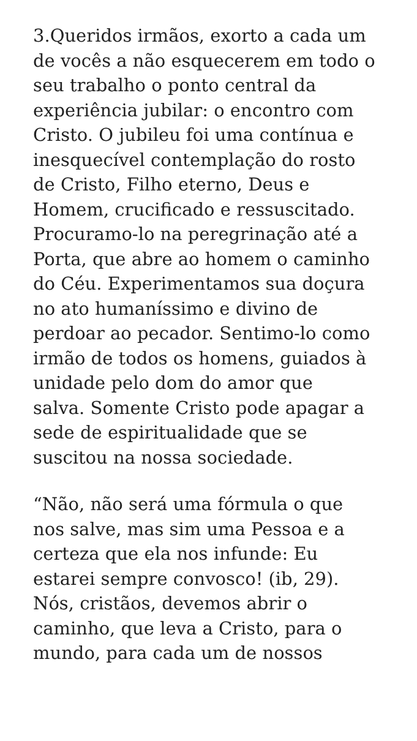3.Queridos irmãos, exorto a cada um
de vocês a não esquecerem em todo o
seu trabalho o ponto central da
experiência jubilar: o encontro com
Cristo. O jubileu foi uma contínua e
inesquecível contemplação do rosto
de Cristo, Filho eterno, Deus e
Homem, crucificado e ressuscitado.
Procuramo-lo na peregrinação até a
Porta, que abre ao homem o caminho
do Céu. Experimentamos sua doçura
no ato humaníssimo e divino de
perdoar ao pecador. Sentimo-lo como
irmão de todos os homens, guiados à
unidade pelo dom do amor que
salva. Somente Cristo pode apagar a
sede de espiritualidade que se
suscitou na nossa sociedade.
“Não, não será uma fórmula o que
nos salve, mas sim uma Pessoa e a
certeza que ela nos infunde: Eu
estarei sempre convosco! (ib, 29).
Nós, cristãos, devemos abrir o
caminho, que leva a Cristo, para o
mundo, para cada um de nossos